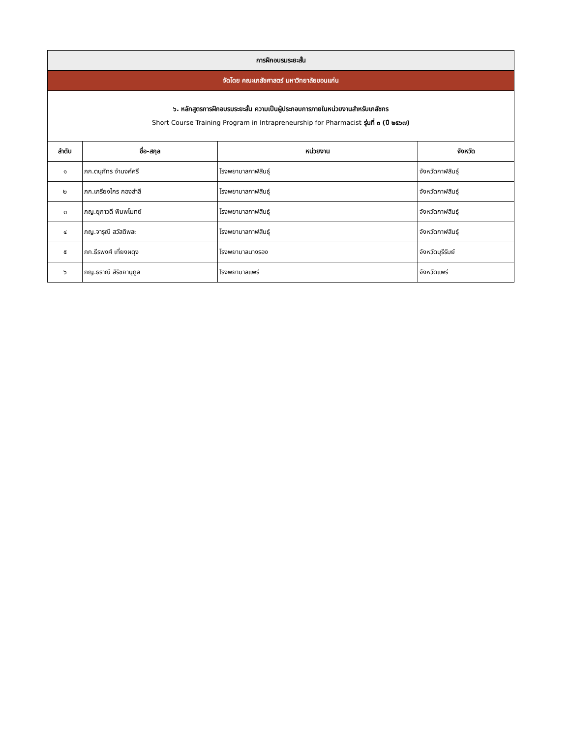| การฝึกอบรมระยะสั้น | | | |
| จัดโดย คณะเภสัชศาสตร์ มหาวิทยาลัยขอนแก่น | | | |
| ๖. หลักสูตรการฝึกอบรมระยะสั้น ความเป็นผู้ประกอบการภายในหน่วยงานสำหรับเภสัชกร Short Course Training Program in Intrapreneurship for Pharmacist รุ่นที่ ๓ (ปี ๒๕๖๗) | | | |
| ลำดับ | ชื่อ-สกุล | หน่วยงาน | จังหวัด |
| ๑ | ภก.ตนุภัทร จำนงค์ศรี | โรงพยาบาลกาฬสินธุ์ | จังหวัดกาฬสินธุ์ |
| ๒ | ภก.เกรียงไกร กองสำลี | โรงพยาบาลกาฬสินธุ์ | จังหวัดกาฬสินธุ์ |
| ๓ | ภญ.ยุภาวดี พิมพโมทย์ | โรงพยาบาลกาฬสินธุ์ | จังหวัดกาฬสินธุ์ |
| ๔ | ภญ.จารุณี สวัสดิพละ | โรงพยาบาลกาฬสินธุ์ | จังหวัดกาฬสินธุ์ |
| ๕ | ภก.ธีรพงศ์ เที่ยงผดุง | โรงพยาบาลนางรอง | จังหวัดบุรีรัมย์ |
| ๖ | ภญ.ธราณี สิริชยานุกูล | โรงพยาบาลแพร่ | จังหวัดแพร่ |